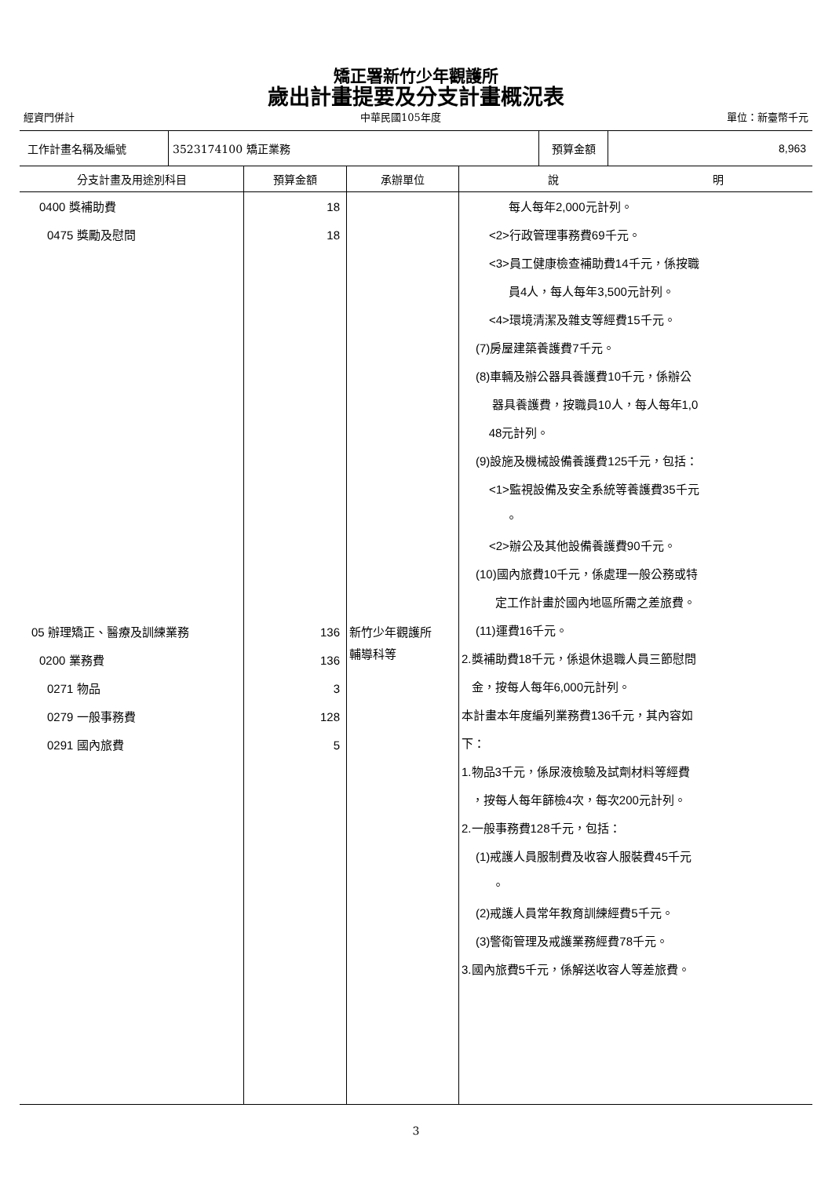矯正署新竹少年觀護所
歲出計畫提要及分支計畫概況表
經資門併計 中華民國105年度 單位：新臺幣千元
| 工作計畫名稱及編號 | 3523174100 矯正業務 | 預算金額 | 8,963 |
| 分支計畫及用途別科目 | 預算金額 | 承辦單位 | 說 明 |
| --- | --- | --- | --- |
| 0400 獎補助費 0475 獎勵及慰問 05 辦理矯正、醫療及訓練業務 0200 業務費 0271 物品 0279 一般事務費 0291 國內旅費 | 18 18 136 136 3 128 5 | 新竹少年觀護所 輔導科等 | 每人每年2,000元計列。 <2>行政管理事務費69千元。 <3>員工健康檢查補助費14千元，係按職 員4人，每人每年3,500元計列。 <4>環境清潔及雜支等經費15千元。 (7)房屋建築養護費7千元。 (8)車輛及辦公器具養護費10千元，係辦公 器具養護費，按職員10人，每人每年1,0 48元計列。 (9)設施及機械設備養護費125千元，包括： <1>監視設備及安全系統等養護費35千元 。 <2>辦公及其他設備養護費90千元。 (10)國內旅費10千元，係處理一般公務或特 定工作計畫於國內地區所需之差旅費。 (11)運費16千元。 2.獎補助費18千元，係退休退職人員三節慰問 金，按每人每年6,000元計列。 本計畫本年度編列業務費136千元，其內容如 下： 1.物品3千元，係尿液檢驗及試劑材料等經費 ，按每人每年篩檢4次，每次200元計列。 2.一般事務費128千元，包括： (1)戒護人員服制費及收容人服裝費45千元 。 (2)戒護人員常年教育訓練經費5千元。 (3)警衛管理及戒護業務經費78千元。 3.國內旅費5千元，係解送收容人等差旅費。 |
3